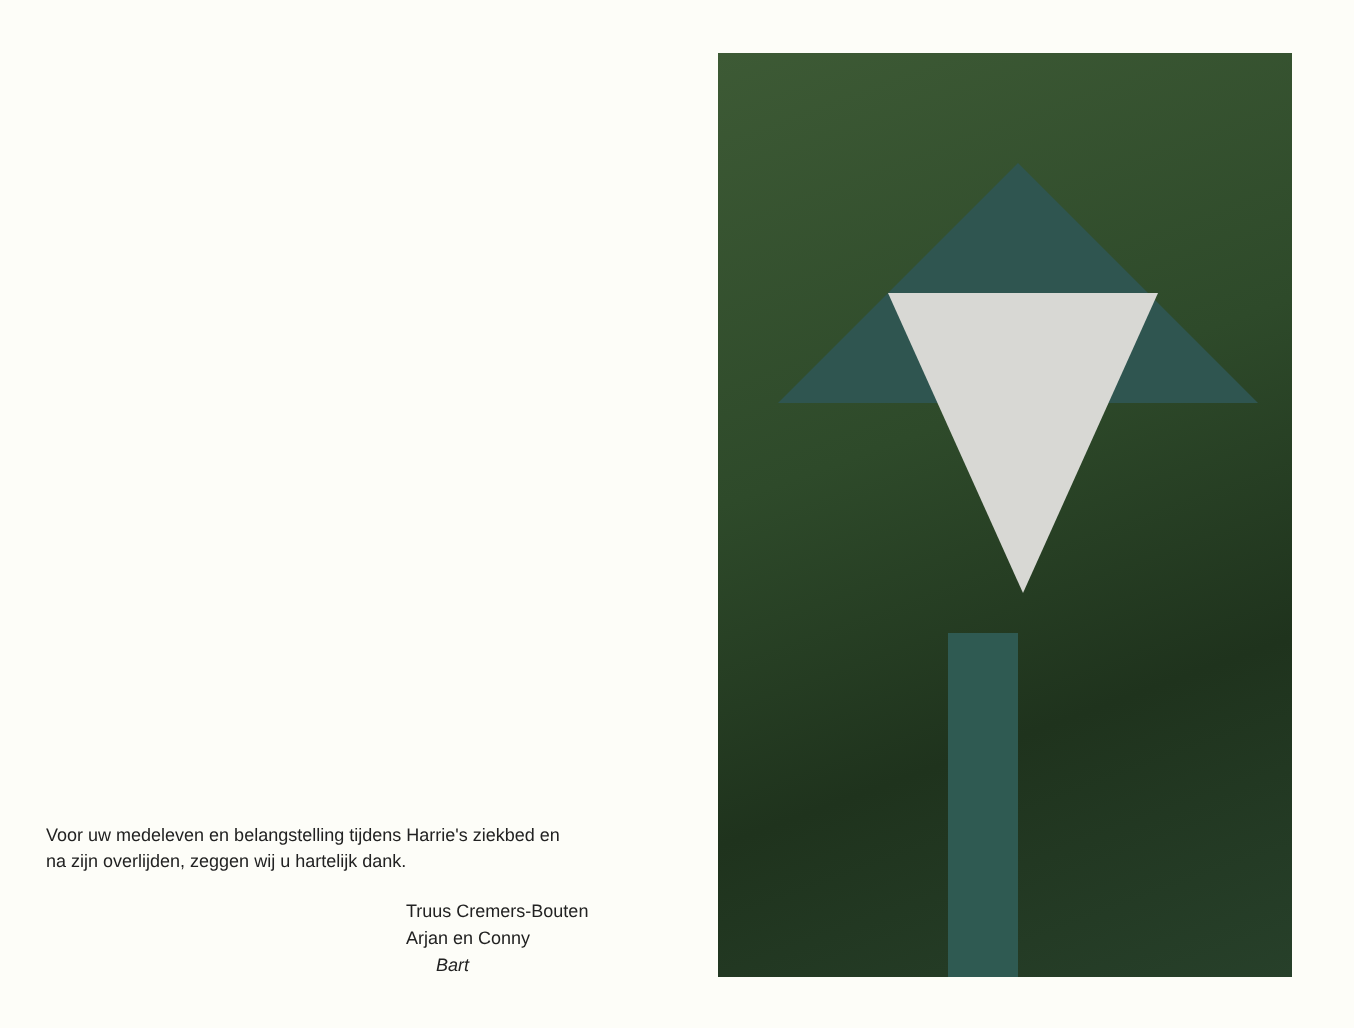Voor uw medeleven en belangstelling tijdens Harrie's ziekbed en
na zijn overlijden, zeggen wij u hartelijk dank.
Truus Cremers-Bouten
Arjan en Conny
Bart